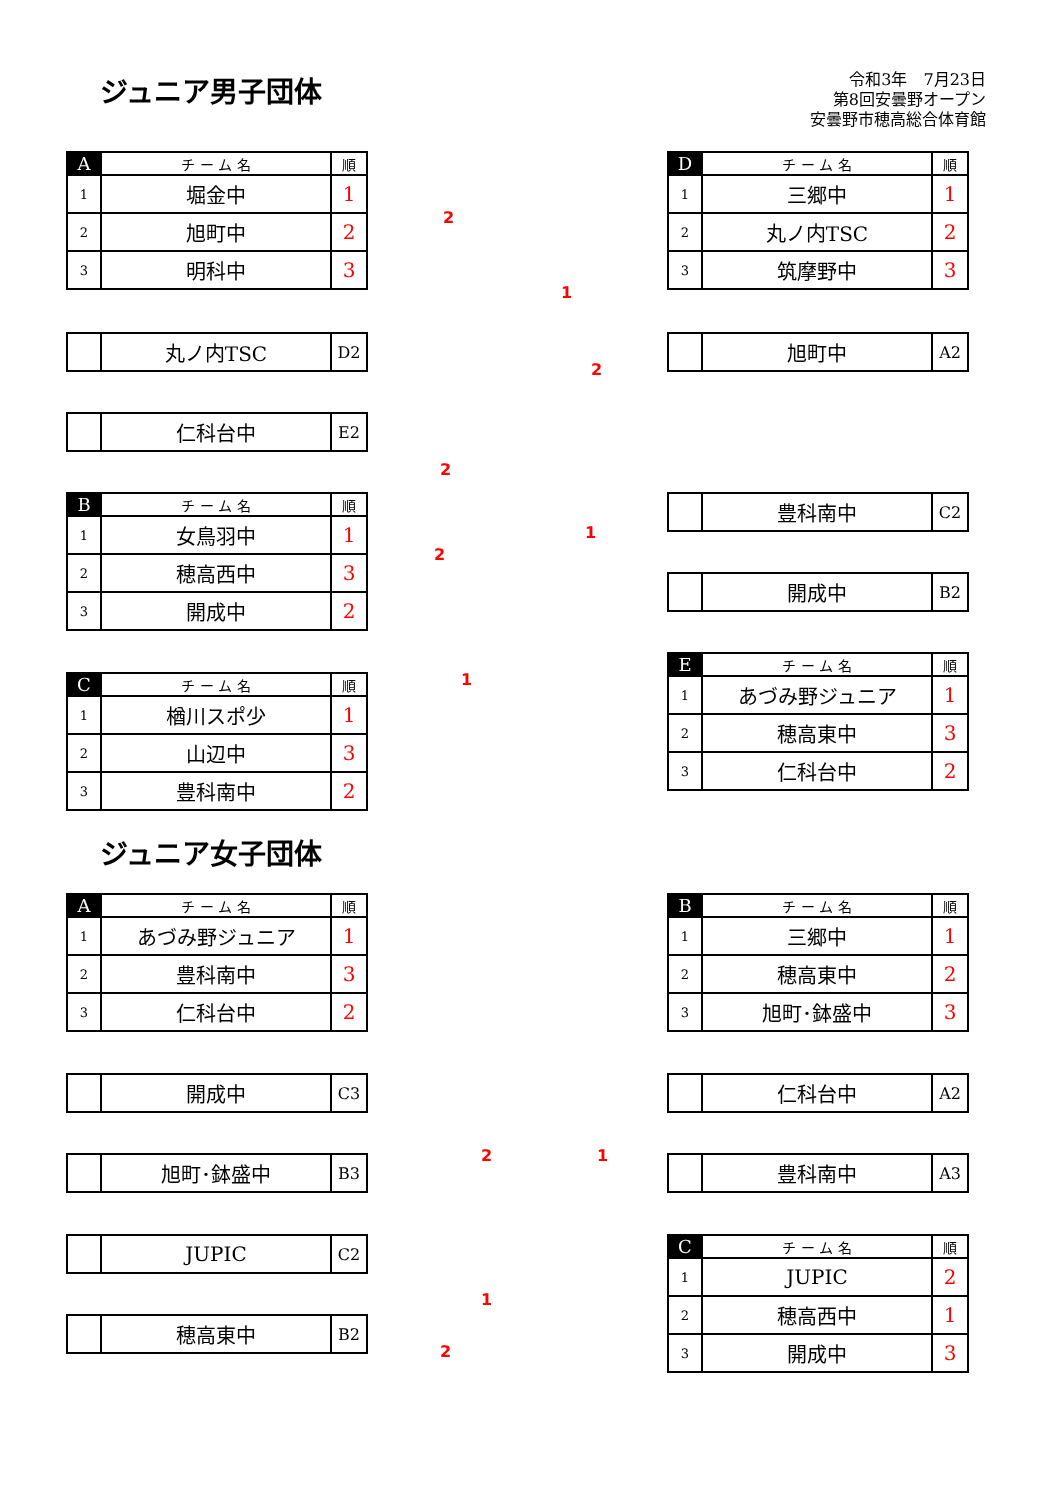ジュニア男子団体
令和3年　7月23日
第8回安曇野オープン
安曇野市穂高総合体育館
| A | チ ー ム 名 | 順 |
| --- | --- | --- |
| 1 | 堀金中 | 1 |
| 2 | 旭町中 | 2 |
| 3 | 明科中 | 3 |
| | 丸ノ内TSC | D2 |
| | 仁科台中 | E2 |
| B | チ ー ム 名 | 順 |
| --- | --- | --- |
| 1 | 女鳥羽中 | 1 |
| 2 | 穂高西中 | 3 |
| 3 | 開成中 | 2 |
| C | チ ー ム 名 | 順 |
| --- | --- | --- |
| 1 | 楢川スポ少 | 1 |
| 2 | 山辺中 | 3 |
| 3 | 豊科南中 | 2 |
| D | チ ー ム 名 | 順 |
| --- | --- | --- |
| 1 | 三郷中 | 1 |
| 2 | 丸ノ内TSC | 2 |
| 3 | 筑摩野中 | 3 |
| | 旭町中 | A2 |
| | 豊科南中 | C2 |
| | 開成中 | B2 |
| E | チ ー ム 名 | 順 |
| --- | --- | --- |
| 1 | あづみ野ジュニア | 1 |
| 2 | 穂高東中 | 3 |
| 3 | 仁科台中 | 2 |
2
2
2
1
1
2
1
ジュニア女子団体
| A | チ ー ム 名 | 順 |
| --- | --- | --- |
| 1 | あづみ野ジュニア | 1 |
| 2 | 豊科南中 | 3 |
| 3 | 仁科台中 | 2 |
| | 開成中 | C3 |
| | 旭町･鉢盛中 | B3 |
| | JUPIC | C2 |
| | 穂高東中 | B2 |
| B | チ ー ム 名 | 順 |
| --- | --- | --- |
| 1 | 三郷中 | 1 |
| 2 | 穂高東中 | 2 |
| 3 | 旭町･鉢盛中 | 3 |
| | 仁科台中 | A2 |
| | 豊科南中 | A3 |
| C | チ ー ム 名 | 順 |
| --- | --- | --- |
| 1 | JUPIC | 2 |
| 2 | 穂高西中 | 1 |
| 3 | 開成中 | 3 |
2 1
1
2